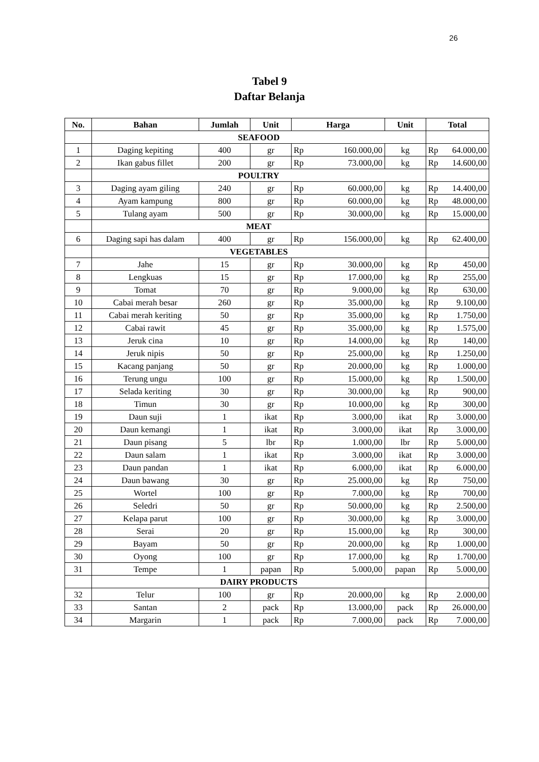26
Tabel 9
Daftar Belanja
| No. | Bahan | Jumlah | Unit | Harga | | Unit | Total | |
| --- | --- | --- | --- | --- | --- | --- | --- | --- |
| | SEAFOOD | | | | | | | |
| 1 | Daging kepiting | 400 | gr | Rp | 160.000,00 | kg | Rp | 64.000,00 |
| 2 | Ikan gabus fillet | 200 | gr | Rp | 73.000,00 | kg | Rp | 14.600,00 |
| | POULTRY | | | | | | | |
| 3 | Daging ayam giling | 240 | gr | Rp | 60.000,00 | kg | Rp | 14.400,00 |
| 4 | Ayam kampung | 800 | gr | Rp | 60.000,00 | kg | Rp | 48.000,00 |
| 5 | Tulang ayam | 500 | gr | Rp | 30.000,00 | kg | Rp | 15.000,00 |
| | MEAT | | | | | | | |
| 6 | Daging sapi has dalam | 400 | gr | Rp | 156.000,00 | kg | Rp | 62.400,00 |
| | VEGETABLES | | | | | | | |
| 7 | Jahe | 15 | gr | Rp | 30.000,00 | kg | Rp | 450,00 |
| 8 | Lengkuas | 15 | gr | Rp | 17.000,00 | kg | Rp | 255,00 |
| 9 | Tomat | 70 | gr | Rp | 9.000,00 | kg | Rp | 630,00 |
| 10 | Cabai merah besar | 260 | gr | Rp | 35.000,00 | kg | Rp | 9.100,00 |
| 11 | Cabai merah keriting | 50 | gr | Rp | 35.000,00 | kg | Rp | 1.750,00 |
| 12 | Cabai rawit | 45 | gr | Rp | 35.000,00 | kg | Rp | 1.575,00 |
| 13 | Jeruk cina | 10 | gr | Rp | 14.000,00 | kg | Rp | 140,00 |
| 14 | Jeruk nipis | 50 | gr | Rp | 25.000,00 | kg | Rp | 1.250,00 |
| 15 | Kacang panjang | 50 | gr | Rp | 20.000,00 | kg | Rp | 1.000,00 |
| 16 | Terung ungu | 100 | gr | Rp | 15.000,00 | kg | Rp | 1.500,00 |
| 17 | Selada keriting | 30 | gr | Rp | 30.000,00 | kg | Rp | 900,00 |
| 18 | Timun | 30 | gr | Rp | 10.000,00 | kg | Rp | 300,00 |
| 19 | Daun suji | 1 | ikat | Rp | 3.000,00 | ikat | Rp | 3.000,00 |
| 20 | Daun kemangi | 1 | ikat | Rp | 3.000,00 | ikat | Rp | 3.000,00 |
| 21 | Daun pisang | 5 | lbr | Rp | 1.000,00 | lbr | Rp | 5.000,00 |
| 22 | Daun salam | 1 | ikat | Rp | 3.000,00 | ikat | Rp | 3.000,00 |
| 23 | Daun pandan | 1 | ikat | Rp | 6.000,00 | ikat | Rp | 6.000,00 |
| 24 | Daun bawang | 30 | gr | Rp | 25.000,00 | kg | Rp | 750,00 |
| 25 | Wortel | 100 | gr | Rp | 7.000,00 | kg | Rp | 700,00 |
| 26 | Seledri | 50 | gr | Rp | 50.000,00 | kg | Rp | 2.500,00 |
| 27 | Kelapa parut | 100 | gr | Rp | 30.000,00 | kg | Rp | 3.000,00 |
| 28 | Serai | 20 | gr | Rp | 15.000,00 | kg | Rp | 300,00 |
| 29 | Bayam | 50 | gr | Rp | 20.000,00 | kg | Rp | 1.000,00 |
| 30 | Oyong | 100 | gr | Rp | 17.000,00 | kg | Rp | 1.700,00 |
| 31 | Tempe | 1 | papan | Rp | 5.000,00 | papan | Rp | 5.000,00 |
| | DAIRY PRODUCTS | | | | | | | |
| 32 | Telur | 100 | gr | Rp | 20.000,00 | kg | Rp | 2.000,00 |
| 33 | Santan | 2 | pack | Rp | 13.000,00 | pack | Rp | 26.000,00 |
| 34 | Margarin | 1 | pack | Rp | 7.000,00 | pack | Rp | 7.000,00 |